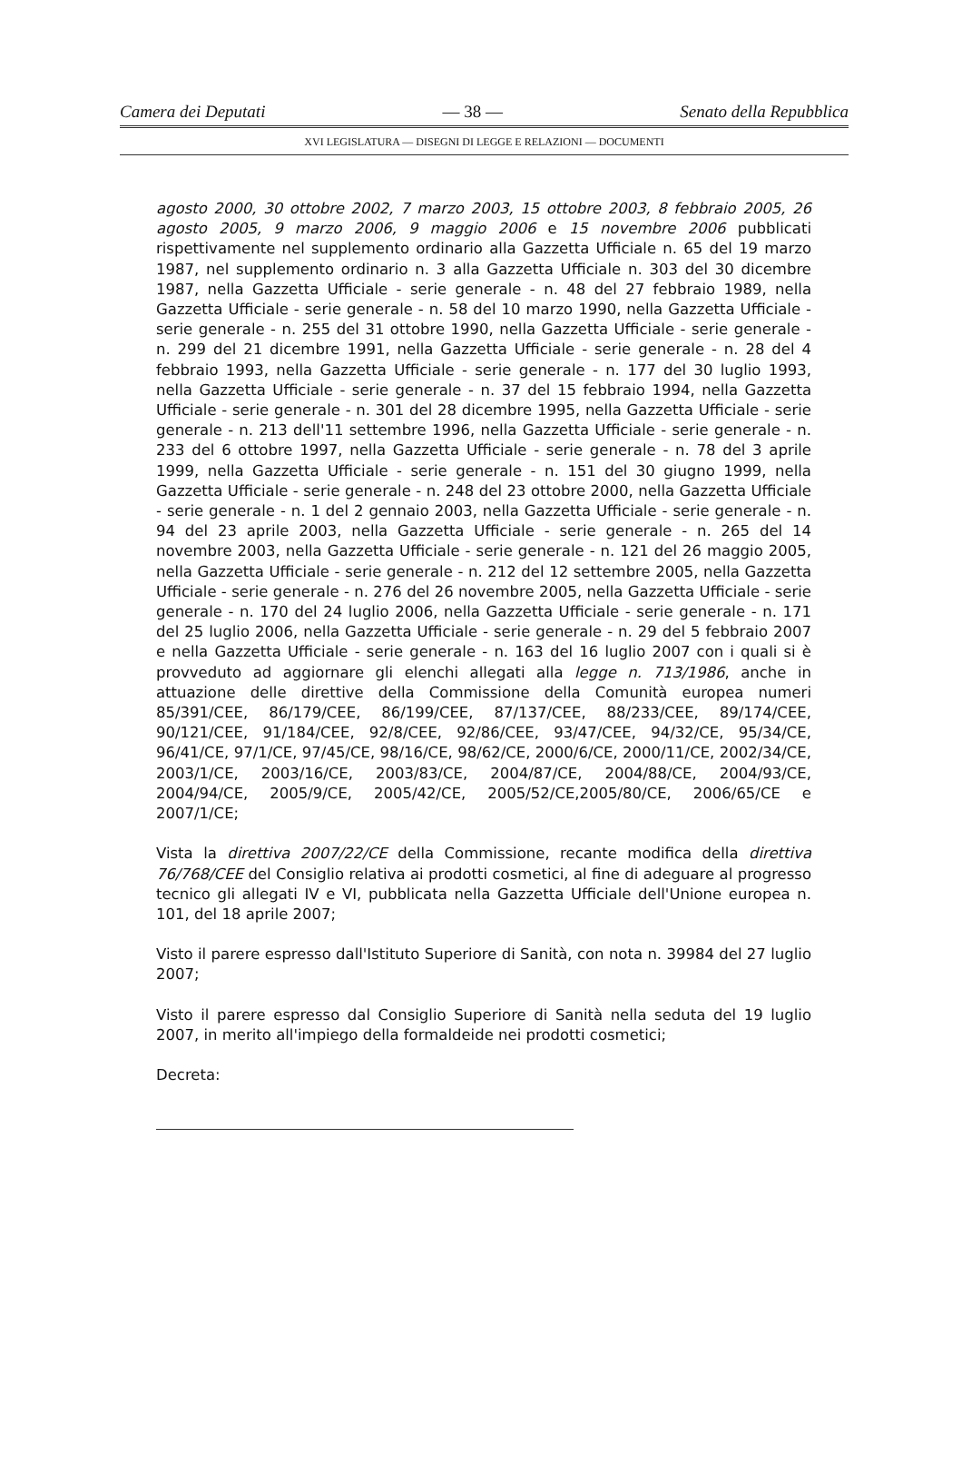Camera dei Deputati — 38 — Senato della Repubblica
XVI LEGISLATURA — DISEGNI DI LEGGE E RELAZIONI — DOCUMENTI
agosto 2000, 30 ottobre 2002, 7 marzo 2003, 15 ottobre 2003, 8 febbraio 2005, 26 agosto 2005, 9 marzo 2006, 9 maggio 2006 e 15 novembre 2006 pubblicati rispettivamente nel supplemento ordinario alla Gazzetta Ufficiale n. 65 del 19 marzo 1987, nel supplemento ordinario n. 3 alla Gazzetta Ufficiale n. 303 del 30 dicembre 1987, nella Gazzetta Ufficiale - serie generale - n. 48 del 27 febbraio 1989, nella Gazzetta Ufficiale - serie generale - n. 58 del 10 marzo 1990, nella Gazzetta Ufficiale - serie generale - n. 255 del 31 ottobre 1990, nella Gazzetta Ufficiale - serie generale - n. 299 del 21 dicembre 1991, nella Gazzetta Ufficiale - serie generale - n. 28 del 4 febbraio 1993, nella Gazzetta Ufficiale - serie generale - n. 177 del 30 luglio 1993, nella Gazzetta Ufficiale - serie generale - n. 37 del 15 febbraio 1994, nella Gazzetta Ufficiale - serie generale - n. 301 del 28 dicembre 1995, nella Gazzetta Ufficiale - serie generale - n. 213 dell'11 settembre 1996, nella Gazzetta Ufficiale - serie generale - n. 233 del 6 ottobre 1997, nella Gazzetta Ufficiale - serie generale - n. 78 del 3 aprile 1999, nella Gazzetta Ufficiale - serie generale - n. 151 del 30 giugno 1999, nella Gazzetta Ufficiale - serie generale - n. 248 del 23 ottobre 2000, nella Gazzetta Ufficiale - serie generale - n. 1 del 2 gennaio 2003, nella Gazzetta Ufficiale - serie generale - n. 94 del 23 aprile 2003, nella Gazzetta Ufficiale - serie generale - n. 265 del 14 novembre 2003, nella Gazzetta Ufficiale - serie generale - n. 121 del 26 maggio 2005, nella Gazzetta Ufficiale - serie generale - n. 212 del 12 settembre 2005, nella Gazzetta Ufficiale - serie generale - n. 276 del 26 novembre 2005, nella Gazzetta Ufficiale - serie generale - n. 170 del 24 luglio 2006, nella Gazzetta Ufficiale - serie generale - n. 171 del 25 luglio 2006, nella Gazzetta Ufficiale - serie generale - n. 29 del 5 febbraio 2007 e nella Gazzetta Ufficiale - serie generale - n. 163 del 16 luglio 2007 con i quali si è provveduto ad aggiornare gli elenchi allegati alla legge n. 713/1986, anche in attuazione delle direttive della Commissione della Comunità europea numeri 85/391/CEE, 86/179/CEE, 86/199/CEE, 87/137/CEE, 88/233/CEE, 89/174/CEE, 90/121/CEE, 91/184/CEE, 92/8/CEE, 92/86/CEE, 93/47/CEE, 94/32/CE, 95/34/CE, 96/41/CE, 97/1/CE, 97/45/CE, 98/16/CE, 98/62/CE, 2000/6/CE, 2000/11/CE, 2002/34/CE, 2003/1/CE, 2003/16/CE, 2003/83/CE, 2004/87/CE, 2004/88/CE, 2004/93/CE, 2004/94/CE, 2005/9/CE, 2005/42/CE, 2005/52/CE,2005/80/CE, 2006/65/CE e 2007/1/CE;
Vista la direttiva 2007/22/CE della Commissione, recante modifica della direttiva 76/768/CEE del Consiglio relativa ai prodotti cosmetici, al fine di adeguare al progresso tecnico gli allegati IV e VI, pubblicata nella Gazzetta Ufficiale dell'Unione europea n. 101, del 18 aprile 2007;
Visto il parere espresso dall'Istituto Superiore di Sanità, con nota n. 39984 del 27 luglio 2007;
Visto il parere espresso dal Consiglio Superiore di Sanità nella seduta del 19 luglio 2007, in merito all'impiego della formaldeide nei prodotti cosmetici;
Decreta: